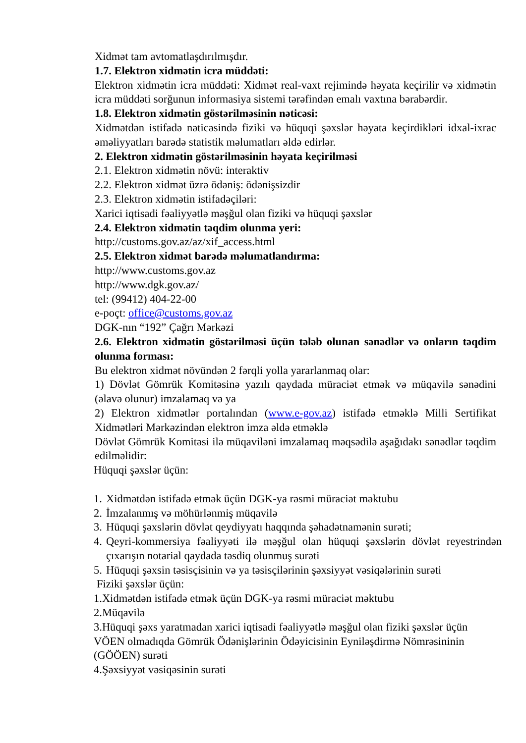Xidmət tam avtomatlaşdırılmışdır.
1.7. Elektron xidmətin icra müddəti:
Elektron xidmətin icra müddəti: Xidmət real-vaxt rejimində həyata keçirilir və xidmətin icra müddəti sorğunun informasiya sistemi tərəfindən emalı vaxtına bərabərdir.
1.8. Elektron xidmətin göstərilməsinin nəticəsi:
Xidmətdən istifadə nəticəsində fiziki və hüquqi şəxslər həyata keçirdikləri idxal-ixrac əməliyyatları barədə statistik məlumatları əldə edirlər.
2. Elektron xidmətin göstərilməsinin həyata keçirilməsi
2.1. Elektron xidmətin növü: interaktiv
2.2. Elektron xidmət üzrə ödəniş: ödənişsizdir
2.3. Elektron xidmətin istifadəçiləri:
Xarici iqtisadi fəaliyyətlə məşğul olan fiziki və hüquqi şəxslər
2.4. Elektron xidmətin təqdim olunma yeri:
http://customs.gov.az/az/xif_access.html
2.5. Elektron xidmət barədə məlumatlandırma:
http://www.customs.gov.az
http://www.dgk.gov.az/
tel: (99412) 404-22-00
e-poçt: office@customs.gov.az
DGK-nın “192” Çağrı Mərkəzi
2.6. Elektron xidmətin göstərilməsi üçün tələb olunan sənədlər və onların təqdim olunma forması:
Bu elektron xidmət növündən 2 fərqli yolla yararlanmaq olar:
1) Dövlət Gömrük Komitəsinə yazılı qaydada müraciət etmək və müqavilə sənədini (əlavə olunur) imzalamaq və ya
2) Elektron xidmətlər portalından (www.e-gov.az) istifadə etməklə Milli Sertifikat Xidmətləri Mərkəzindən elektron imza əldə etməklə
Dövlət Gömrük Komitəsi ilə müqaviləni imzalamaq məqsədilə aşağıdakı sənədlər təqdim edilməlidir:
Hüquqi şəxslər üçün:
1. Xidmətdən istifadə etmək üçün DGK-ya rəsmi müraciət məktubu
2. İmzalanmış və möhürlənmiş müqavilə
3. Hüquqi şəxslərin dövlət qeydiyyatı haqqında şəhadətnamənin surəti;
4. Qeyri-kommersiya fəaliyyəti ilə məşğul olan hüquqi şəxslərin dövlət reyestrindən çıxarışın notarial qaydada təsdiq olunmuş surəti
5. Hüquqi şəxsin təsisçisinin və ya təsisçilərinin şəxsiyyət vəsiqələrinin surəti
Fiziki şəxslər üçün:
1.Xidmətdən istifadə etmək üçün DGK-ya rəsmi müraciət məktubu
2.Müqavilə
3.Hüquqi şəxs yaratmadan xarici iqtisadi fəaliyyətlə məşğul olan fiziki şəxslər üçün VÖEN olmadıqda Gömrük Ödənişlərinin Ödəyicisinin Eyniləşdirmə Nömrəsininin (GÖÖEN) surəti
4.Şəxsiyyət vəsiqəsinin surəti